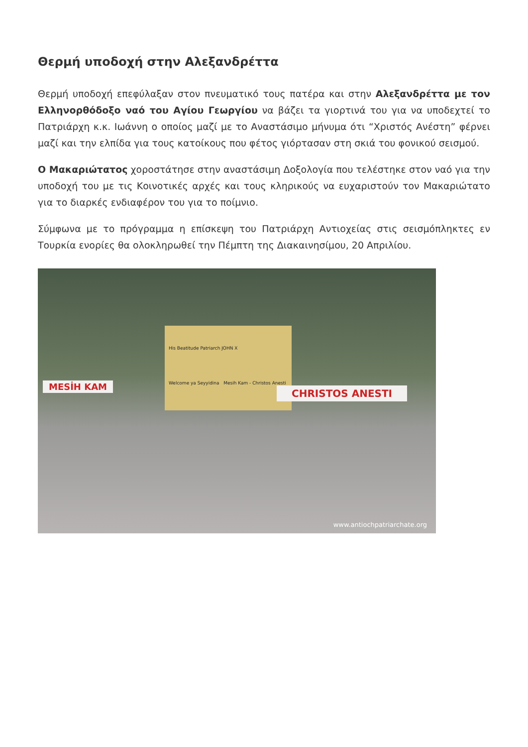Θερμή υποδοχή στην Αλεξανδρέττα
Θερμή υποδοχή επεφύλαξαν στον πνευματικό τους πατέρα και στην Αλεξανδρέττα με τον Ελληνορθόδοξο ναό του Αγίου Γεωργίου να βάζει τα γιορτινά του για να υποδεχτεί το Πατριάρχη κ.κ. Ιωάννη ο οποίος μαζί με το Αναστάσιμο μήνυμα ότι “Χριστός Ανέστη” φέρνει μαζί και την ελπίδα για τους κατοίκους που φέτος γιόρτασαν στη σκιά του φονικού σεισμού.
Ο Μακαριώτατος χοροστάτησε στην αναστάσιμη Δοξολογία που τελέστηκε στον ναό για την υποδοχή του με τις Κοινοτικές αρχές και τους κληρικούς να ευχαριστούν τον Μακαριώτατο για το διαρκές ενδιαφέρον του για το ποίμνιο.
Σύμφωνα με το πρόγραμμα η επίσκεψη του Πατριάρχη Αντιοχείας στις σεισμόπληκτες εν Τουρκία ενορίες θα ολοκληρωθεί την Πέμπτη της Διακαινησίμου, 20 Απριλίου.
His Beatitude Patriarch JOHN X
Welcome ya Seyyidina Mesih Kam - Christos Anesti
MESİH KAM CHRISTOS ANESTI
www.antiochpatriarchate.org